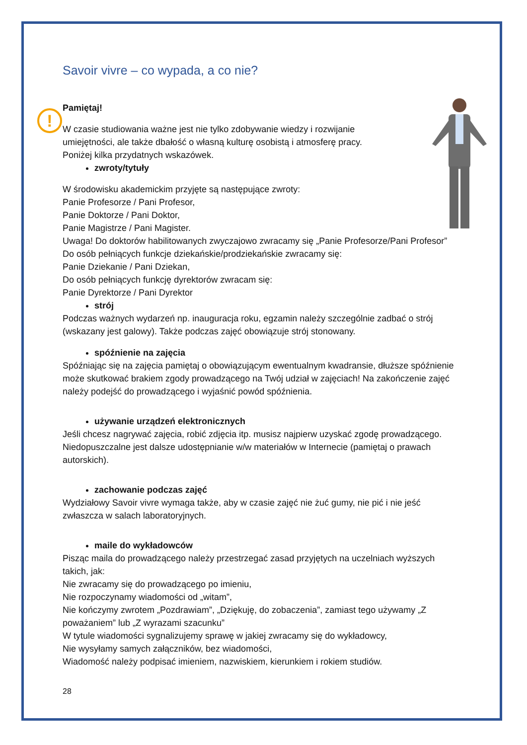!
Savoir vivre – co wypada, a co nie?
Pamiętaj!
W czasie studiowania ważne jest nie tylko zdobywanie wiedzy i rozwijanie
umiejętności, ale także dbałość o własną kulturę osobistą i atmosferę pracy.
Poniżej kilka przydatnych wskazówek.
zwroty/tytuły
W środowisku akademickim przyjęte są następujące zwroty:
Panie Profesorze / Pani Profesor,
Panie Doktorze / Pani Doktor,
Panie Magistrze / Pani Magister.
Uwaga! Do doktorów habilitowanych zwyczajowo zwracamy się „Panie Profesorze/Pani Profesor”
Do osób pełniących funkcje dziekańskie/prodziekańskie zwracamy się:
Panie Dziekanie / Pani Dziekan,
Do osób pełniących funkcję dyrektorów zwracam się:
Panie Dyrektorze / Pani Dyrektor
strój
Podczas ważnych wydarzeń np. inauguracja roku, egzamin należy szczególnie zadbać o strój (wskazany jest galowy). Także podczas zajęć obowiązuje strój stonowany.
spóźnienie na zajęcia
Spóźniając się na zajęcia pamiętaj o obowiązującym ewentualnym kwadransie, dłuższe spóźnienie może skutkować brakiem zgody prowadzącego na Twój udział w zajęciach! Na zakończenie zajęć należy podejść do prowadzącego i wyjaśnić powód spóźnienia.
używanie urządzeń elektronicznych
Jeśli chcesz nagrywać zajęcia, robić zdjęcia itp. musisz najpierw uzyskać zgodę prowadzącego. Niedopuszczalne jest dalsze udostępnianie w/w materiałów w Internecie (pamiętaj o prawach autorskich).
zachowanie podczas zajęć
Wydziałowy Savoir vivre wymaga także, aby w czasie zajęć nie żuć gumy, nie pić i nie jeść zwłaszcza w salach laboratoryjnych.
maile do wykładowców
Pisząc maila do prowadzącego należy przestrzegać zasad przyjętych na uczelniach wyższych takich, jak:
Nie zwracamy się do prowadzącego po imieniu,
Nie rozpoczynamy wiadomości od „witam”,
Nie kończymy zwrotem „Pozdrawiam”, „Dziękuję, do zobaczenia”, zamiast tego używamy „Z poważaniem” lub „Z wyrazami szacunku”
W tytule wiadomości sygnalizujemy sprawę w jakiej zwracamy się do wykładowcy,
Nie wysyłamy samych załączników, bez wiadomości,
Wiadomość należy podpisać imieniem, nazwiskiem, kierunkiem i rokiem studiów.
28